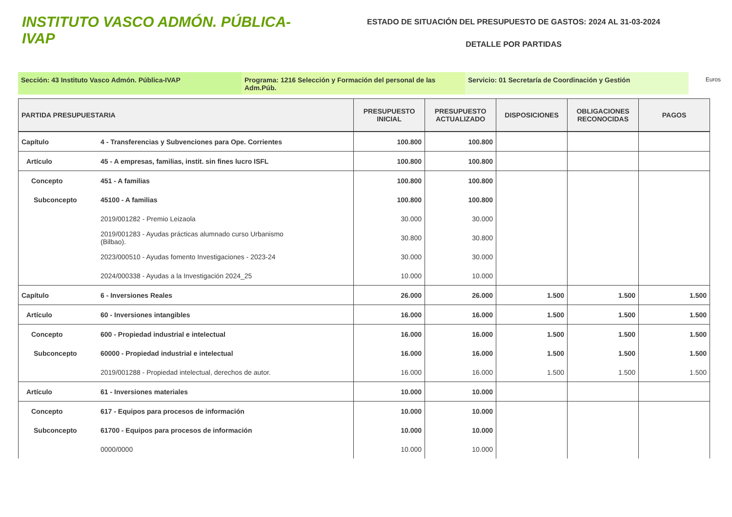INSTITUTO VASCO ADMÓN. PÚBLICA-IVAP
ESTADO DE SITUACIÓN DEL PRESUPUESTO DE GASTOS: 2024 AL 31-03-2024
DETALLE POR PARTIDAS
Sección: 43 Instituto Vasco Admón. Pública-IVAP Programa: 1216 Selección y Formación del personal de las Adm.Púb.
Servicio: 01 Secretaría de Coordinación y Gestión
Euros
| PARTIDA PRESUPUESTARIA | | PRESUPUESTO INICIAL | PRESUPUESTO ACTUALIZADO | DISPOSICIONES | OBLIGACIONES RECONOCIDAS | PAGOS |
| --- | --- | --- | --- | --- | --- | --- |
| Capítulo | 4 - Transferencias y Subvenciones para Ope. Corrientes | 100.800 | 100.800 | | | |
| Artículo | 45 - A empresas, familias, instit. sin fines lucro ISFL | 100.800 | 100.800 | | | |
| Concepto | 451 - A familias | 100.800 | 100.800 | | | |
| Subconcepto | 45100 - A familias | 100.800 | 100.800 | | | |
| | 2019/001282 - Premio Leizaola | 30.000 | 30.000 | | | |
| | 2019/001283 - Ayudas prácticas alumnado curso Urbanismo (Bilbao). | 30.800 | 30.800 | | | |
| | 2023/000510 - Ayudas fomento Investigaciones - 2023-24 | 30.000 | 30.000 | | | |
| | 2024/000338 - Ayudas a la Investigación 2024_25 | 10.000 | 10.000 | | | |
| Capítulo | 6 - Inversiones Reales | 26.000 | 26.000 | 1.500 | 1.500 | 1.500 |
| Artículo | 60 - Inversiones intangibles | 16.000 | 16.000 | 1.500 | 1.500 | 1.500 |
| Concepto | 600 - Propiedad industrial e intelectual | 16.000 | 16.000 | 1.500 | 1.500 | 1.500 |
| Subconcepto | 60000 - Propiedad industrial e intelectual | 16.000 | 16.000 | 1.500 | 1.500 | 1.500 |
| | 2019/001288 - Propiedad intelectual, derechos de autor. | 16.000 | 16.000 | 1.500 | 1.500 | 1.500 |
| Artículo | 61 - Inversiones materiales | 10.000 | 10.000 | | | |
| Concepto | 617 - Equipos para procesos de información | 10.000 | 10.000 | | | |
| Subconcepto | 61700 - Equipos para procesos de información | 10.000 | 10.000 | | | |
| | 0000/0000 | 10.000 | 10.000 | | | |